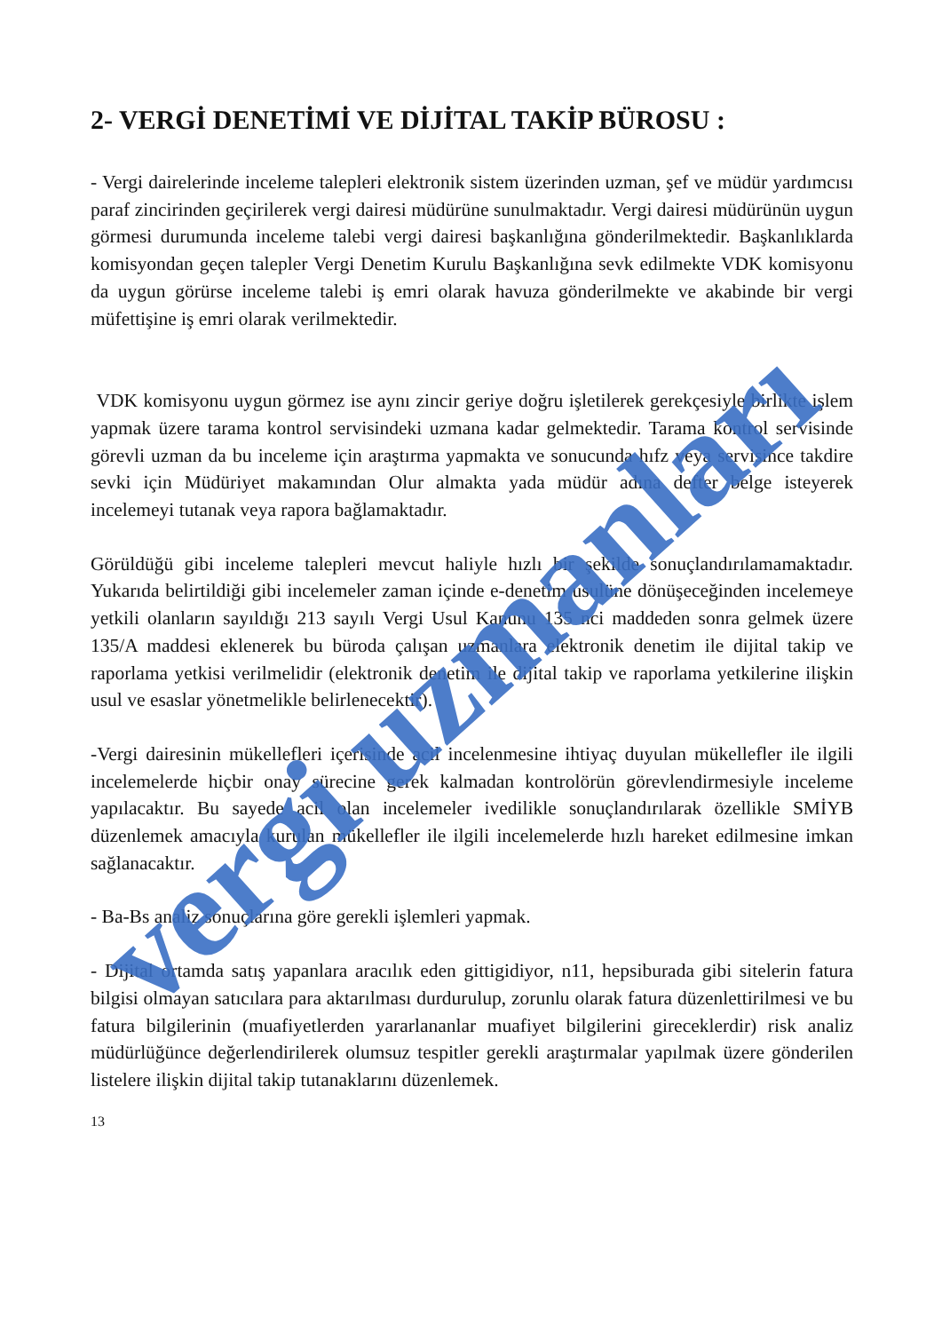2- VERGİ DENETİMİ VE DİJİTAL TAKİP BÜROSU :
- Vergi dairelerinde inceleme talepleri elektronik sistem üzerinden uzman, şef ve müdür yardımcısı paraf zincirinden geçirilerek vergi dairesi müdürüne sunulmaktadır. Vergi dairesi müdürünün uygun görmesi durumunda inceleme talebi vergi dairesi başkanlığına gönderilmektedir. Başkanlıklarda komisyondan geçen talepler Vergi Denetim Kurulu Başkanlığına sevk edilmekte VDK komisyonu da uygun görürse inceleme talebi iş emri olarak havuza gönderilmekte ve akabinde bir vergi müfettişine iş emri olarak verilmektedir.
VDK komisyonu uygun görmez ise aynı zincir geriye doğru işletilerek gerekçesiyle birlikte işlem yapmak üzere tarama kontrol servisindeki uzmana kadar gelmektedir. Tarama kontrol servisinde görevli uzman da bu inceleme için araştırma yapmakta ve sonucunda hıfz veya servisince takdire sevki için Müdüriyet makamından Olur almakta yada müdür adına defter belge isteyerek incelemeyi tutanak veya rapora bağlamaktadır.
Görüldüğü gibi inceleme talepleri mevcut haliyle hızlı bir şekilde sonuçlandırılamamaktadır. Yukarıda belirtildiği gibi incelemeler zaman içinde e-denetim usulüne dönüşeceğinden incelemeye yetkili olanların sayıldığı 213 sayılı Vergi Usul Kanunu 135 nci maddeden sonra gelmek üzere 135/A maddesi eklenerek bu büroda çalışan uzmanlara elektronik denetim ile dijital takip ve raporlama yetkisi verilmelidir (elektronik denetim ile dijital takip ve raporlama yetkilerine ilişkin usul ve esaslar yönetmelikle belirlenecektir).
-Vergi dairesinin mükellefleri içerisinde acil incelenmesine ihtiyaç duyulan mükellefler ile ilgili incelemelerde hiçbir onay sürecine gerek kalmadan kontrolörün görevlendirmesiyle inceleme yapılacaktır. Bu sayede acil olan incelemeler ivedilikle sonuçlandırılarak özellikle SMİYB düzenlemek amacıyla kurulan mükellefler ile ilgili incelemelerde hızlı hareket edilmesine imkan sağlanacaktır.
- Ba-Bs analiz sonuçlarına göre gerekli işlemleri yapmak.
- Dijital ortamda satış yapanlara aracılık eden gittigidiyor, n11, hepsiburada gibi sitelerin fatura bilgisi olmayan satıcılara para aktarılması durdurulup, zorunlu olarak fatura düzenlettirilmesi ve bu fatura bilgilerinin (muafiyetlerden yararlananlar muafiyet bilgilerini gireceklerdir) risk analiz müdürlüğünce değerlendirilerek olumsuz tespitler gerekli araştırmalar yapılmak üzere gönderilen listelere ilişkin dijital takip tutanaklarını düzenlemek.
13
vergi uzmanları